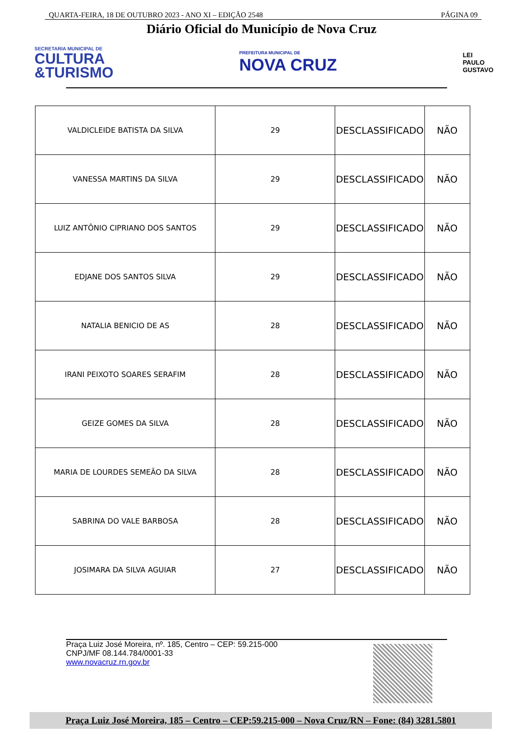QUARTA-FEIRA, 18 DE OUTUBRO 2023 - ANO XI – EDIÇÃO 2548 PÁGINA 09
Diário Oficial do Município de Nova Cruz
SECRETARIA MUNICIPAL DE
CULTURA
&TURISMO
PREFEITURA MUNICIPAL DE
NOVA CRUZ
LEI
PAULO
GUSTAVO
| VALDICLEIDE BATISTA DA SILVA | 29 | DESCLASSIFICADO | NÃO |
| VANESSA MARTINS DA SILVA | 29 | DESCLASSIFICADO | NÃO |
| LUIZ ANTÔNIO CIPRIANO DOS SANTOS | 29 | DESCLASSIFICADO | NÃO |
| EDJANE DOS SANTOS SILVA | 29 | DESCLASSIFICADO | NÃO |
| NATALIA BENICIO DE AS | 28 | DESCLASSIFICADO | NÃO |
| IRANI PEIXOTO SOARES SERAFIM | 28 | DESCLASSIFICADO | NÃO |
| GEIZE GOMES DA SILVA | 28 | DESCLASSIFICADO | NÃO |
| MARIA DE LOURDES SEMEÃO DA SILVA | 28 | DESCLASSIFICADO | NÃO |
| SABRINA DO VALE BARBOSA | 28 | DESCLASSIFICADO | NÃO |
| JOSIMARA DA SILVA AGUIAR | 27 | DESCLASSIFICADO | NÃO |
Praça Luiz José Moreira, nº. 185, Centro – CEP: 59.215-000
CNPJ/MF 08.144.784/0001-33
www.novacruz.rn.gov.br
Praça Luiz José Moreira, 185 – Centro – CEP:59.215-000 – Nova Cruz/RN – Fone: (84) 3281.5801